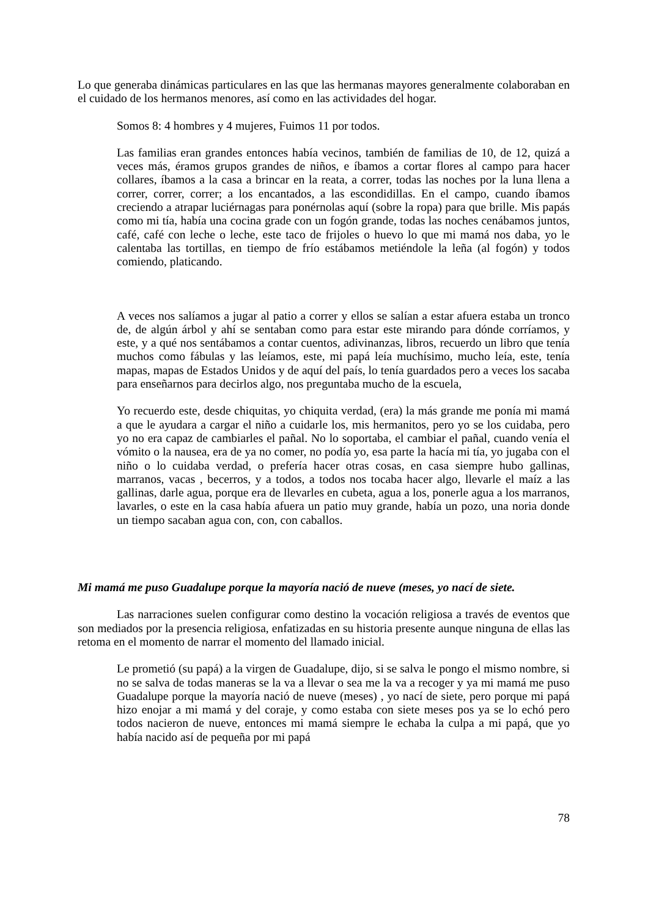Lo que generaba dinámicas particulares en las que las hermanas mayores generalmente colaboraban en el cuidado de los hermanos menores, así como en las actividades del hogar.
Somos 8: 4 hombres y 4 mujeres, Fuimos 11 por todos.
Las familias eran grandes entonces había vecinos, también de familias de 10, de 12, quizá a veces más, éramos grupos grandes de niños, e íbamos a cortar flores al campo para hacer collares, íbamos a la casa a brincar en la reata, a correr, todas las noches por la luna llena a correr, correr, correr; a los encantados, a las escondidillas. En el campo, cuando íbamos creciendo a atrapar luciérnagas para ponérnolas aquí (sobre la ropa) para que brille. Mis papás como mi tía, había una cocina grade con un fogón grande, todas las noches cenábamos juntos, café, café con leche o leche, este taco de frijoles o huevo lo que mi mamá nos daba, yo le calentaba las tortillas, en tiempo de frío estábamos metiéndole la leña (al fogón) y todos comiendo, platicando.
A veces nos salíamos a jugar al patio a correr y ellos se salían a estar afuera estaba un tronco de, de algún árbol y ahí se sentaban como para estar este mirando para dónde corríamos, y este, y a qué nos sentábamos a contar cuentos, adivinanzas, libros, recuerdo un libro que tenía muchos como fábulas y las leíamos, este, mi papá leía muchísimo, mucho leía, este, tenía mapas, mapas de Estados Unidos y de aquí del país, lo tenía guardados pero a veces los sacaba para enseñarnos para decirlos algo, nos preguntaba mucho de la escuela,
Yo recuerdo este, desde chiquitas, yo chiquita verdad, (era) la más grande me ponía mi mamá a que le ayudara a cargar el niño a cuidarle los, mis hermanitos, pero yo se los cuidaba, pero yo no era capaz de cambiarles el pañal. No lo soportaba, el cambiar el pañal, cuando venía el vómito o la nausea, era de ya no comer, no podía yo, esa parte la hacía mi tía, yo jugaba con el niño o lo cuidaba verdad, o prefería hacer otras cosas, en casa siempre hubo gallinas, marranos, vacas , becerros, y a todos, a todos nos tocaba hacer algo, llevarle el maíz a las gallinas, darle agua, porque era de llevarles en cubeta, agua a los, ponerle agua a los marranos, lavarles, o este en la casa había afuera un patio muy grande, había un pozo, una noria donde un tiempo sacaban agua con, con, con caballos.
Mi mamá me puso Guadalupe porque la mayoría nació de nueve (meses, yo nací de siete.
Las narraciones suelen configurar como destino la vocación religiosa a través de eventos que son mediados por la presencia religiosa, enfatizadas en su historia presente aunque ninguna de ellas las retoma en el momento de narrar el momento del llamado inicial.
Le prometió (su papá) a la virgen de Guadalupe, dijo, si se salva le pongo el mismo nombre, si no se salva de todas maneras se la va a llevar o sea me la va a recoger y ya mi mamá me puso Guadalupe porque la mayoría nació de nueve (meses) , yo nací de siete, pero porque mi papá hizo enojar a mi mamá y del coraje, y como estaba con siete meses pos ya se lo echó pero todos nacieron de nueve, entonces mi mamá siempre le echaba la culpa a mi papá, que yo había nacido así de pequeña por mi papá
78